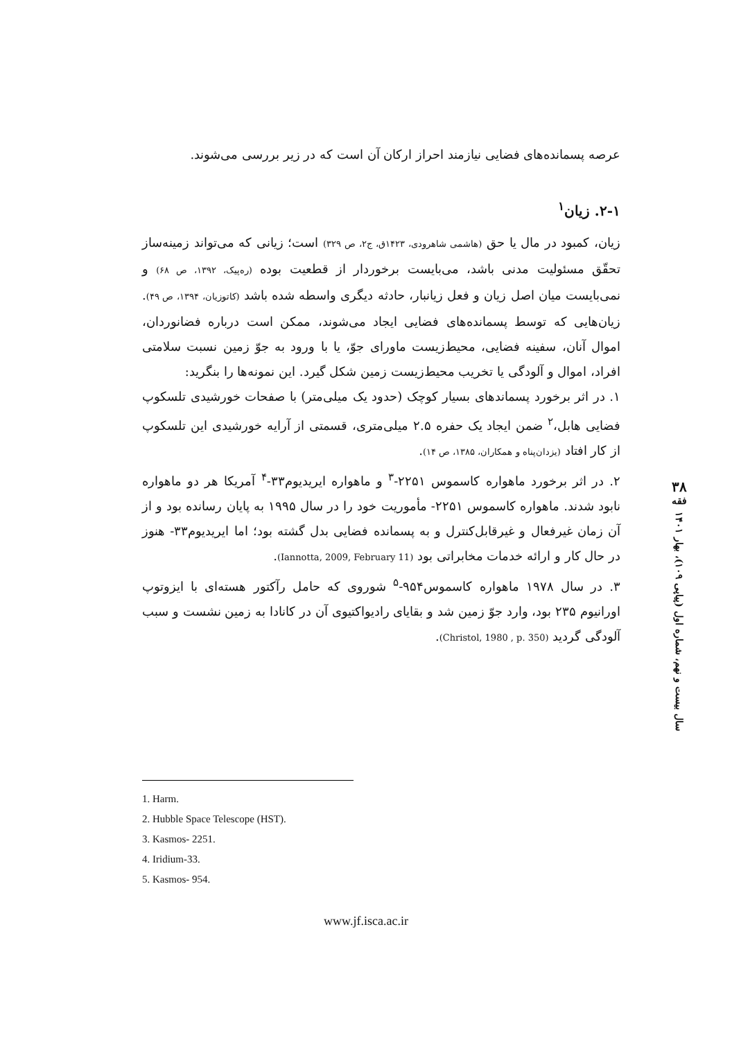عرصه پسمانده‌های فضایی نیازمند احراز ارکان آن است که در زیر بررسی می‌شوند.
۲-۱. زیان<sup>۱</sup>
زیان، کمبود در مال یا حق (هاشمی شاهرودی، ۱۴۲۳ق، ج۲، ص ۳۲۹) است؛ زیانی که می‌تواند زمینه‌ساز تحقّق مسئولیت مدنی باشد، می‌بایست برخوردار از قطعیت بوده (ره‌پیک، ۱۳۹۲، ص ۶۸) و نمی‌بایست میان اصل زیان و فعل زیانبار، حادثه دیگری واسطه شده باشد (کاتوزیان، ۱۳۹۴، ص ۴۹). زیان‌هایی که توسط پسمانده‌های فضایی ایجاد می‌شوند، ممکن است درباره فضانوردان، اموال آنان، سفینه فضایی، محیط‌زیست ماورای جوّ، یا با ورود به جوّ زمین نسبت سلامتی افراد، اموال و آلودگی یا تخریب محیط‌زیست زمین شکل گیرد. این نمونه‌ها را بنگرید:
۱. در اثر برخورد پسماندهای بسیار کوچک (حدود یک میلی‌متر) با صفحات خورشیدی تلسکوپ فضایی هابل،<sup>۲</sup> ضمن ایجاد یک حفره ۲.۵ میلی‌متری، قسمتی از آرایه خورشیدی این تلسکوپ از کار افتاد (یزدان‌پناه و همکاران، ۱۳۸۵، ص ۱۴).
۲. در اثر برخورد ماهواره کاسموس ۲۲۵۱-<sup>۳</sup> و ماهواره ایریدیوم۳۳-<sup>۴</sup> آمریکا هر دو ماهواره نابود شدند. ماهواره کاسموس ۲۲۵۱- مأموریت خود را در سال ۱۹۹۵ به پایان رسانده بود و از آن زمان غیرفعال و غیرقابل‌کنترل و به پسمانده فضایی بدل گشته بود؛ اما ایریدیوم۳۳- هنوز در حال کار و ارائه خدمات مخابراتی بود (Iannotta, 2009, February 11).
۳. در سال ۱۹۷۸ ماهواره کاسموس۹۵۴-<sup>۵</sup> شوروی که حامل رآکتور هسته‌ای با ایزوتوپ اورانیوم ۲۳۵ بود، وارد جوّ زمین شد و بقایای رادیواکتیوی آن در کانادا به زمین نشست و سبب آلودگی گردید (Christol, 1980 , p. 350).
۳۸
فقه
سال بیست و نهم، شماره اول (پیاپی ۱۰۹)، بهار ۱۴۰۱
1. Harm.
2. Hubble Space Telescope (HST).
3. Kasmos- 2251.
4. Iridium-33.
5. Kasmos- 954.
www.jf.isca.ac.ir